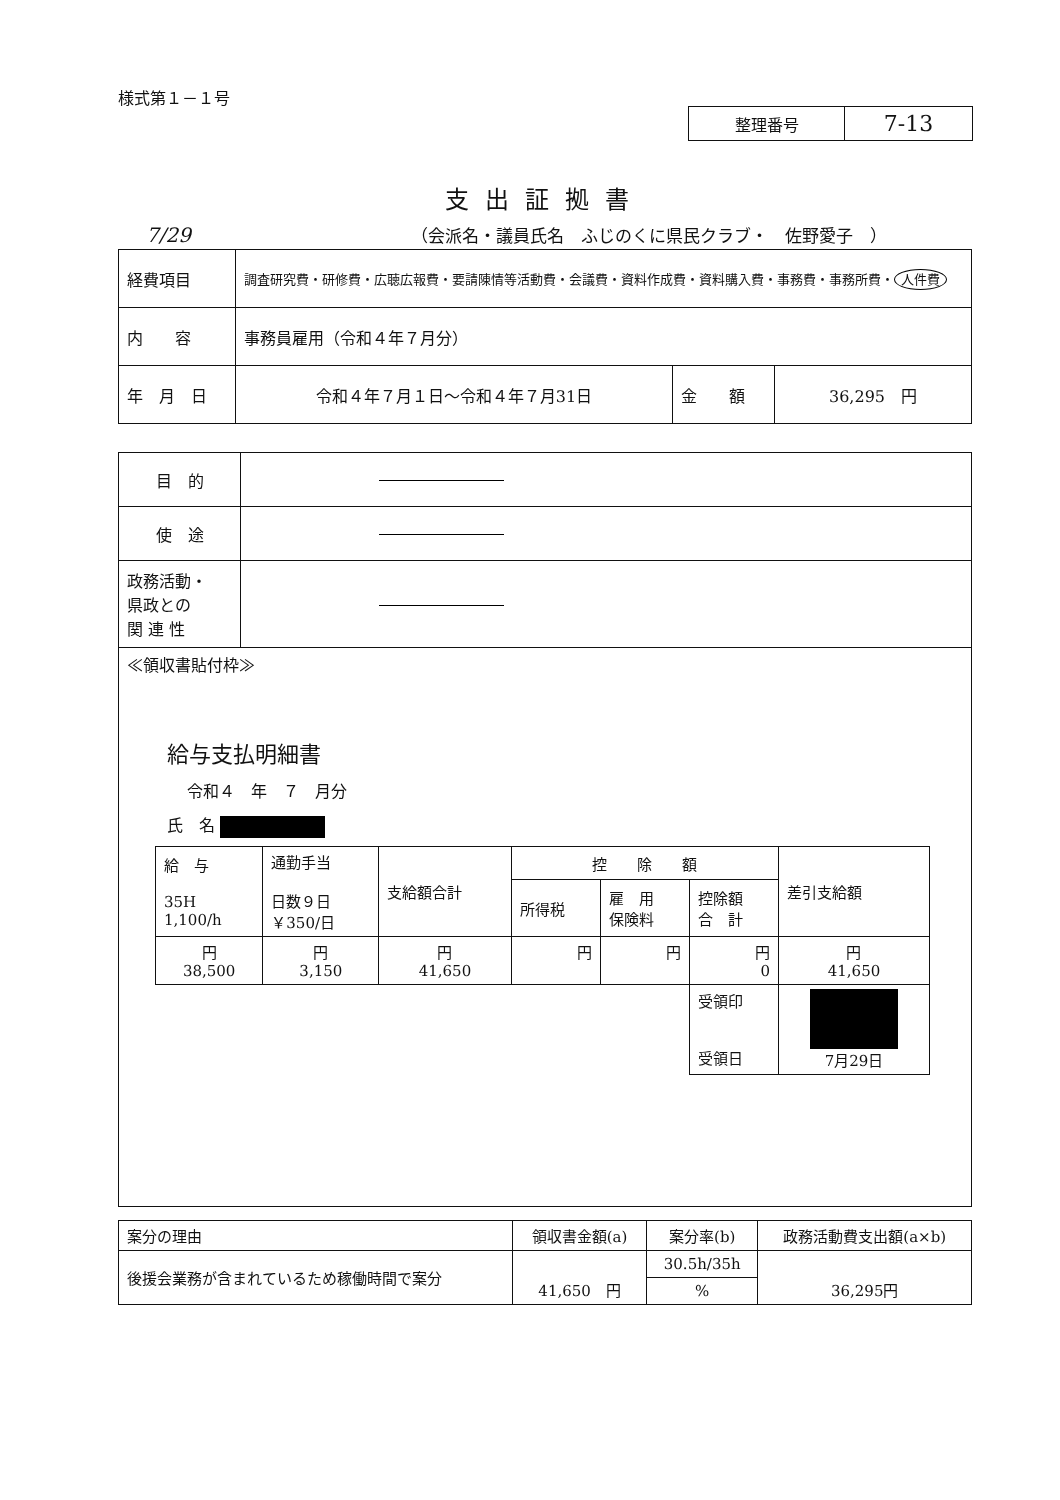様式第１－１号
| 整理番号 | 7-13 |
支出証拠書
7/29 （会派名・議員氏名　ふじのくに県民クラブ・　佐野愛子　）
| 経費項目 | 調査研究費・研修費・広聴広報費・要請陳情等活動費・会議費・資料作成費・資料購入費・事務費・事務所費・ 人件費 | | |
| 内 容 | 事務員雇用（令和４年７月分） | | |
| 年 月 日 | 令和４年７月１日～令和４年７月31日 | 金 額 | 36,295 円 |
| 目 的 | |
| 使 途 | |
| 政務活動・ 県政との 関 連 性 | |
| ≪領収書貼付枠≫ 給与支払明細書 令和４ 年 ７ 月分 氏 名 / 給 与 35H 1,100/h / 通勤手当 日数９日 ￥350/日 / 支給額合計 / 控 除 額 / / / 差引支給額 / / / / / 所得税 / 雇 用 保険料 / 控除額 合 計 / / / 円 38,500 / 円 3,150 / 円 41,650 / 円 / 円 / 円 0 / 円 41,650 / / / / / / / 受領印 受領日 / 7月29日 / | |
| 案分の理由 | 領収書金額(a) | 案分率(b) | 政務活動費支出額(a×b) |
| 後援会業務が含まれているため稼働時間で案分 | 41,650 円 | 30.5h/35h | 36,295円 |
| | | % | |